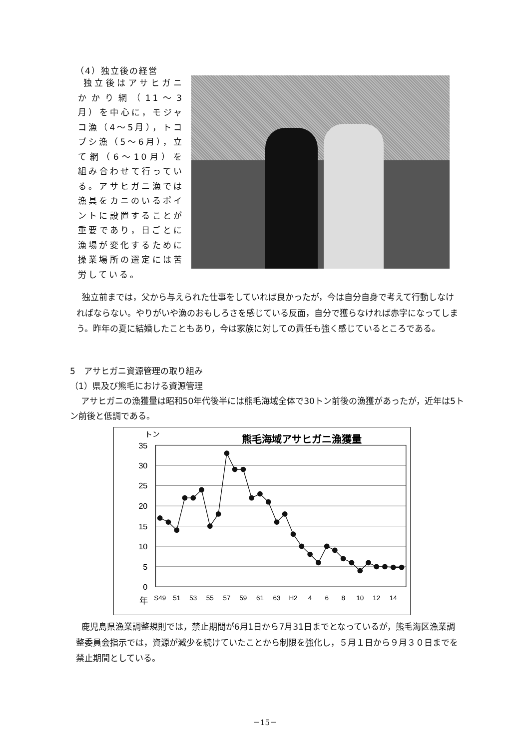（4）独立後の経営
独立後はアサヒガニかかり網（11～3月）を中心に，モジャコ漁（4～5月），トコブシ漁（5～6月），立て網（6～10月）を組み合わせて行っている。アサヒガニ漁では漁具をカニのいるポイントに設置することが重要であり，日ごとに漁場が変化するために操業場所の選定には苦労している。
独立前までは，父から与えられた仕事をしていれば良かったが，今は自分自身で考えて行動しなければならない。やりがいや漁のおもしろさを感じている反面，自分で獲らなければ赤字になってしまう。昨年の夏に結婚したこともあり，今は家族に対しての責任も強く感じているところである。
5　アサヒガニ資源管理の取り組み
（1）県及び熊毛における資源管理
アサヒガニの漁獲量は昭和50年代後半には熊毛海域全体で30トン前後の漁獲があったが，近年は5トン前後と低調である。
トン
熊毛海域アサヒガニ漁獲量
35
30
25
20
15
10
5
0
年
S49
51
53
55
57
59
61
63
H2
4
6
8
10
12
14
鹿児島県漁業調整規則では，禁止期間が6月1日から7月31日までとなっているが，熊毛海区漁業調整委員会指示では，資源が減少を続けていたことから制限を強化し，５月１日から９月３０日までを禁止期間としている。
－15－